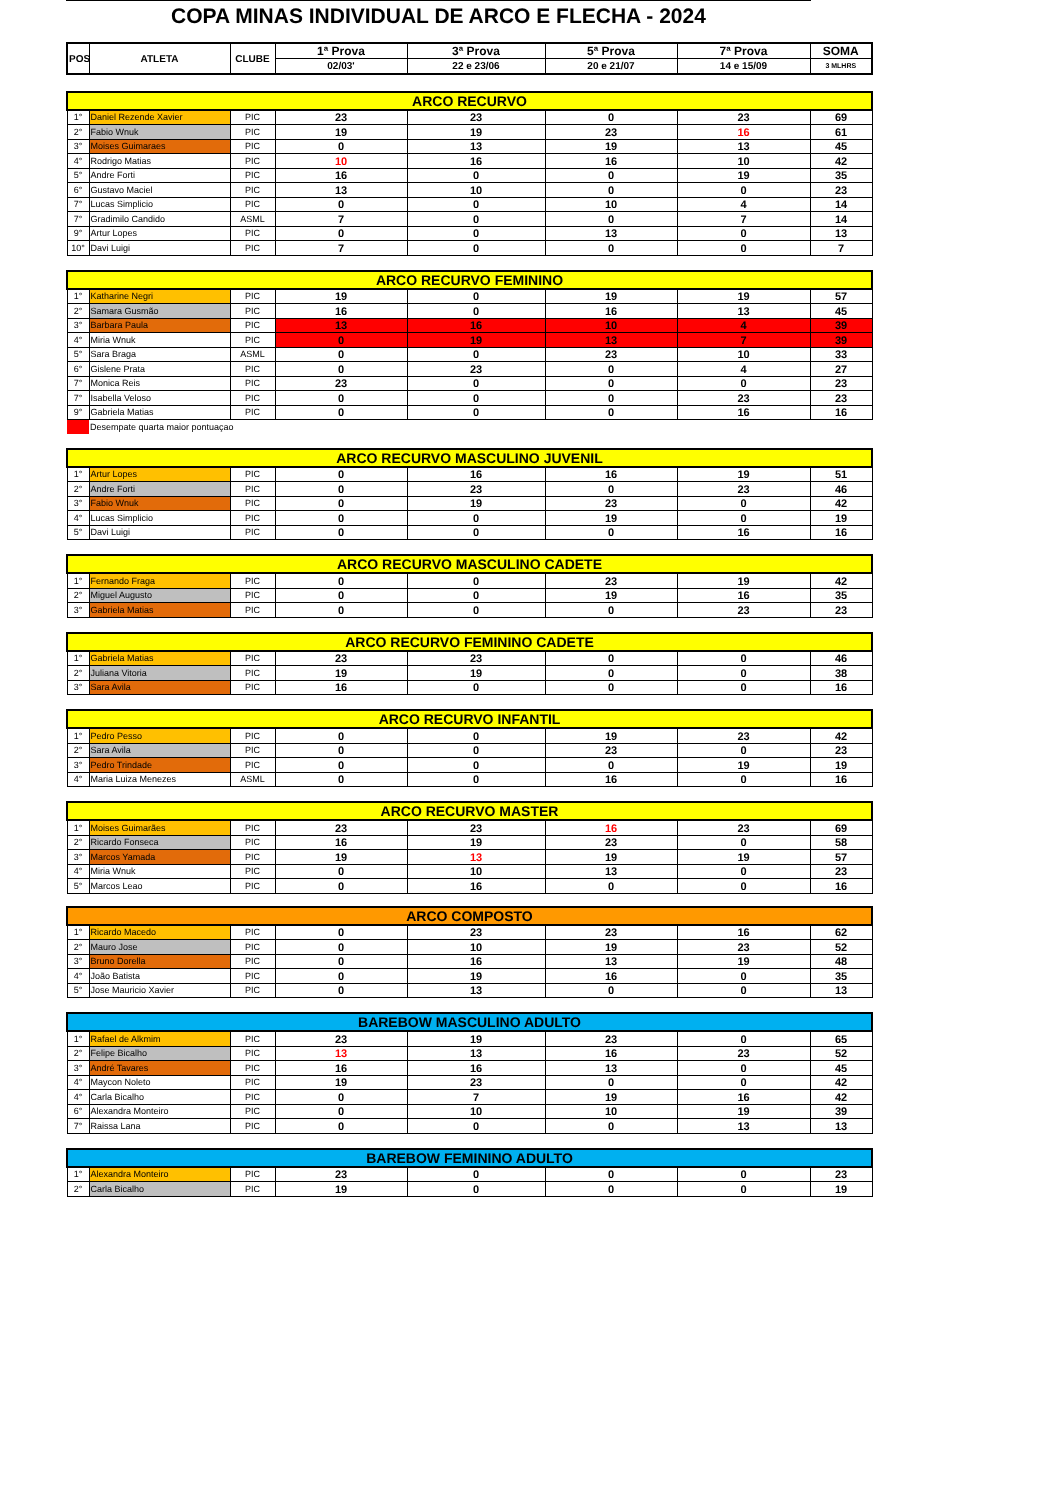COPA MINAS INDIVIDUAL DE ARCO E FLECHA - 2024
| POS | ATLETA | CLUBE | 1ª Prova | 3ª Prova | 5ª Prova | 7ª Prova | SOMA |
| --- | --- | --- | --- | --- | --- | --- | --- |
| | | | 02/03' | 22 e 23/06 | 20 e 21/07 | 14 e 15/09 | 3 MLHRS |
| ARCO RECURVO | | | | | | | |
| --- | --- | --- | --- | --- | --- | --- | --- |
| 1° | Daniel Rezende Xavier | PIC | 23 | 23 | 0 | 23 | 69 |
| 2° | Fabio Wnuk | PIC | 19 | 19 | 23 | 16 | 61 |
| 3° | Moises Guimaraes | PIC | 0 | 13 | 19 | 13 | 45 |
| 4° | Rodrigo Matias | PIC | 10 | 16 | 16 | 10 | 42 |
| 5° | Andre Forti | PIC | 16 | 0 | 0 | 19 | 35 |
| 6° | Gustavo Maciel | PIC | 13 | 10 | 0 | 0 | 23 |
| 7° | Lucas Simplicio | PIC | 0 | 0 | 10 | 4 | 14 |
| 7° | Gradimilo Candido | ASML | 7 | 0 | 0 | 7 | 14 |
| 9° | Artur Lopes | PIC | 0 | 0 | 13 | 0 | 13 |
| 10° | Davi Luigi | PIC | 7 | 0 | 0 | 0 | 7 |
| ARCO RECURVO FEMININO | | | | | | | |
| 1° | Katharine Negri | PIC | 19 | 0 | 19 | 19 | 57 |
| 2° | Samara Gusmão | PIC | 16 | 0 | 16 | 13 | 45 |
| 3° | Barbara Paula | PIC | 13 | 16 | 10 | 4 | 39 |
| 4° | Miria Wnuk | PIC | 0 | 19 | 13 | 7 | 39 |
| 5° | Sara Braga | ASML | 0 | 0 | 23 | 10 | 33 |
| 6° | Gislene Prata | PIC | 0 | 23 | 0 | 4 | 27 |
| 7° | Monica Reis | PIC | 23 | 0 | 0 | 0 | 23 |
| 7° | Isabella Veloso | PIC | 0 | 0 | 0 | 23 | 23 |
| 9° | Gabriela Matias | PIC | 0 | 0 | 0 | 16 | 16 |
| | Desempate quarta maior pontuaçao | | | | | | |
| ARCO RECURVO MASCULINO JUVENIL | | | | | | | |
| 1° | Artur Lopes | PIC | 0 | 16 | 16 | 19 | 51 |
| 2° | Andre Forti | PIC | 0 | 23 | 0 | 23 | 46 |
| 3° | Fabio Wnuk | PIC | 0 | 19 | 23 | 0 | 42 |
| 4° | Lucas Simplicio | PIC | 0 | 0 | 19 | 0 | 19 |
| 5° | Davi Luigi | PIC | 0 | 0 | 0 | 16 | 16 |
| ARCO RECURVO MASCULINO CADETE | | | | | | | |
| 1° | Fernando Fraga | PIC | 0 | 0 | 23 | 19 | 42 |
| 2° | Miguel Augusto | PIC | 0 | 0 | 19 | 16 | 35 |
| 3° | Gabriela Matias | PIC | 0 | 0 | 0 | 23 | 23 |
| ARCO RECURVO FEMININO CADETE | | | | | | | |
| 1° | Gabriela Matias | PIC | 23 | 23 | 0 | 0 | 46 |
| 2° | Juliana Vitoria | PIC | 19 | 19 | 0 | 0 | 38 |
| 3° | Sara Avila | PIC | 16 | 0 | 0 | 0 | 16 |
| ARCO RECURVO INFANTIL | | | | | | | |
| 1° | Pedro Pesso | PIC | 0 | 0 | 19 | 23 | 42 |
| 2° | Sara Avila | PIC | 0 | 0 | 23 | 0 | 23 |
| 3° | Pedro Trindade | PIC | 0 | 0 | 0 | 19 | 19 |
| 4° | Maria Luiza Menezes | ASML | 0 | 0 | 16 | 0 | 16 |
| ARCO RECURVO MASTER | | | | | | | |
| 1° | Moises Guimarães | PIC | 23 | 23 | 16 | 23 | 69 |
| 2° | Ricardo Fonseca | PIC | 16 | 19 | 23 | 0 | 58 |
| 3° | Marcos Yamada | PIC | 19 | 13 | 19 | 19 | 57 |
| 4° | Miria Wnuk | PIC | 0 | 10 | 13 | 0 | 23 |
| 5° | Marcos Leao | PIC | 0 | 16 | 0 | 0 | 16 |
| ARCO COMPOSTO | | | | | | | |
| 1° | Ricardo Macedo | PIC | 0 | 23 | 23 | 16 | 62 |
| 2° | Mauro Jose | PIC | 0 | 10 | 19 | 23 | 52 |
| 3° | Bruno Dorella | PIC | 0 | 16 | 13 | 19 | 48 |
| 4° | João Batista | PIC | 0 | 19 | 16 | 0 | 35 |
| 5° | Jose Mauricio Xavier | PIC | 0 | 13 | 0 | 0 | 13 |
| BAREBOW MASCULINO ADULTO | | | | | | | |
| 1° | Rafael de Alkmim | PIC | 23 | 19 | 23 | 0 | 65 |
| 2° | Felipe Bicalho | PIC | 13 | 13 | 16 | 23 | 52 |
| 3° | André Tavares | PIC | 16 | 16 | 13 | 0 | 45 |
| 4° | Maycon Noleto | PIC | 19 | 23 | 0 | 0 | 42 |
| 4° | Carla Bicalho | PIC | 0 | 7 | 19 | 16 | 42 |
| 6° | Alexandra Monteiro | PIC | 0 | 10 | 10 | 19 | 39 |
| 7° | Raissa Lana | PIC | 0 | 0 | 0 | 13 | 13 |
| BAREBOW FEMININO ADULTO | | | | | | | |
| 1° | Alexandra Monteiro | PIC | 23 | 0 | 0 | 0 | 23 |
| 2° | Carla Bicalho | PIC | 19 | 0 | 0 | 0 | 19 |